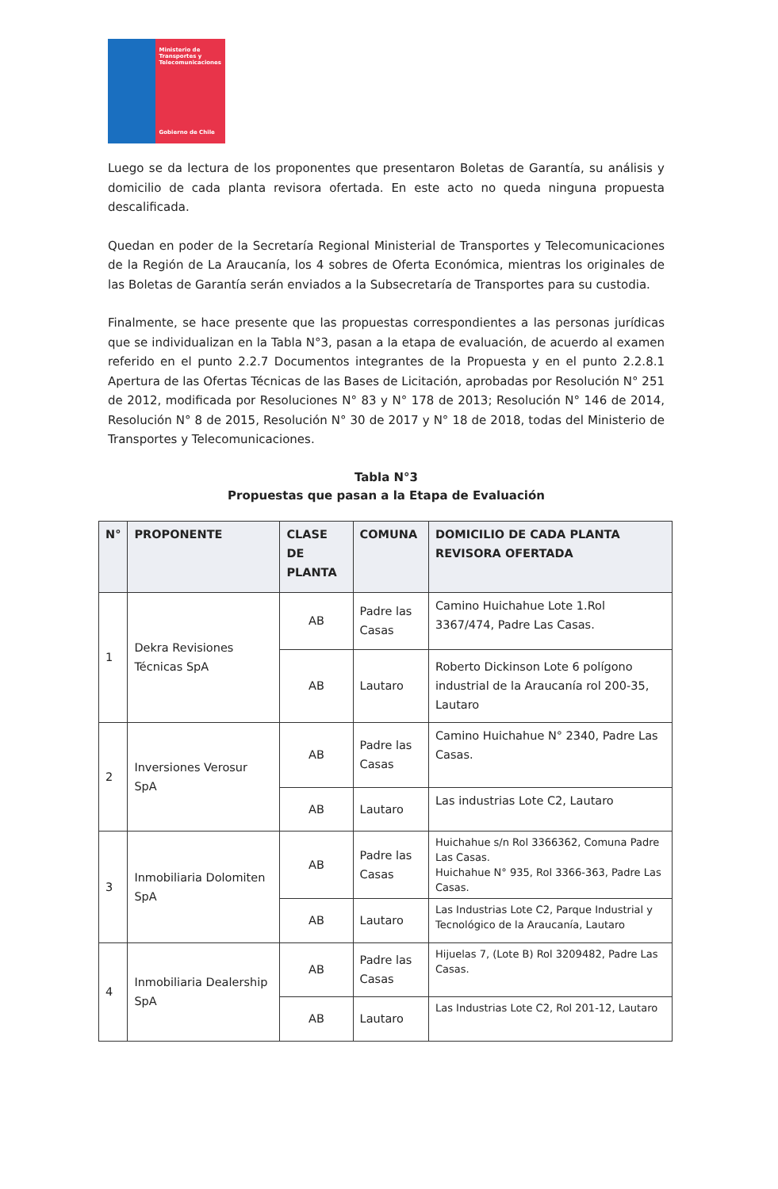Ministerio de Transportes y Telecomunicaciones
Gobierno de Chile
Luego se da lectura de los proponentes que presentaron Boletas de Garantía, su análisis y domicilio de cada planta revisora ofertada. En este acto no queda ninguna propuesta descalificada.
Quedan en poder de la Secretaría Regional Ministerial de Transportes y Telecomunicaciones de la Región de La Araucanía, los 4 sobres de Oferta Económica, mientras los originales de las Boletas de Garantía serán enviados a la Subsecretaría de Transportes para su custodia.
Finalmente, se hace presente que las propuestas correspondientes a las personas jurídicas que se individualizan en la Tabla N°3, pasan a la etapa de evaluación, de acuerdo al examen referido en el punto 2.2.7 Documentos integrantes de la Propuesta y en el punto 2.2.8.1 Apertura de las Ofertas Técnicas de las Bases de Licitación, aprobadas por Resolución N° 251 de 2012, modificada por Resoluciones N° 83 y N° 178 de 2013; Resolución N° 146 de 2014, Resolución N° 8 de 2015, Resolución N° 30 de 2017 y N° 18 de 2018, todas del Ministerio de Transportes y Telecomunicaciones.
Tabla N°3
Propuestas que pasan a la Etapa de Evaluación
| N° | PROPONENTE | CLASE DE PLANTA | COMUNA | DOMICILIO DE CADA PLANTA REVISORA OFERTADA |
| --- | --- | --- | --- | --- |
| 1 | Dekra Revisiones Técnicas SpA | AB | Padre las Casas | Camino Huichahue Lote 1.Rol 3367/474, Padre Las Casas. |
| | | AB | Lautaro | Roberto Dickinson Lote 6 polígono industrial de la Araucanía rol 200-35, Lautaro |
| 2 | Inversiones Verosur SpA | AB | Padre las Casas | Camino Huichahue N° 2340, Padre Las Casas. |
| | | AB | Lautaro | Las industrias Lote C2, Lautaro |
| 3 | Inmobiliaria Dolomiten SpA | AB | Padre las Casas | Huichahue s/n Rol 3366362, Comuna Padre Las Casas. Huichahue N° 935, Rol 3366-363, Padre Las Casas. |
| | | AB | Lautaro | Las Industrias Lote C2, Parque Industrial y Tecnológico de la Araucanía, Lautaro |
| 4 | Inmobiliaria Dealership SpA | AB | Padre las Casas | Hijuelas 7, (Lote B) Rol 3209482, Padre Las Casas. |
| | | AB | Lautaro | Las Industrias Lote C2, Rol 201-12, Lautaro |